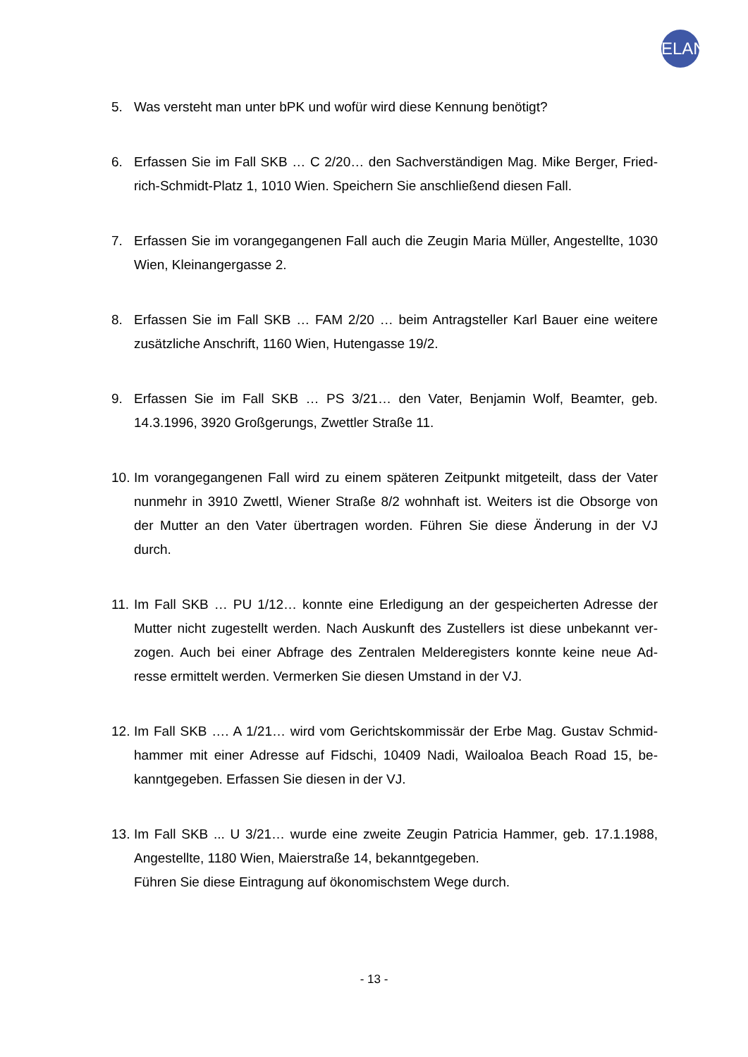ELAN
5. Was versteht man unter bPK und wofür wird diese Kennung benötigt?
6. Erfassen Sie im Fall SKB … C 2/20… den Sachverständigen Mag. Mike Berger, Fried-rich-Schmidt-Platz 1, 1010 Wien. Speichern Sie anschließend diesen Fall.
7. Erfassen Sie im vorangegangenen Fall auch die Zeugin Maria Müller, Angestellte, 1030 Wien, Kleinangergasse 2.
8. Erfassen Sie im Fall SKB … FAM 2/20 … beim Antragsteller Karl Bauer eine weitere zusätzliche Anschrift, 1160 Wien, Hutengasse 19/2.
9. Erfassen Sie im Fall SKB … PS 3/21… den Vater, Benjamin Wolf, Beamter, geb. 14.3.1996, 3920 Großgerungs, Zwettler Straße 11.
10.
Im vorangegangenen Fall wird zu einem späteren Zeitpunkt mitgeteilt, dass der Vater nunmehr in 3910 Zwettl, Wiener Straße 8/2 wohnhaft ist. Weiters ist die Obsorge von der Mutter an den Vater übertragen worden. Führen Sie diese Änderung in der VJ durch.
11.
Im Fall SKB … PU 1/12… konnte eine Erledigung an der gespeicherten Adresse der Mutter nicht zugestellt werden. Nach Auskunft des Zustellers ist diese unbekannt ver-zogen. Auch bei einer Abfrage des Zentralen Melderegisters konnte keine neue Ad-resse ermittelt werden. Vermerken Sie diesen Umstand in der VJ.
12.
Im Fall SKB …. A 1/21… wird vom Gerichtskommissär der Erbe Mag. Gustav Schmid-hammer mit einer Adresse auf Fidschi, 10409 Nadi, Wailoaloa Beach Road 15, be-kanntgegeben. Erfassen Sie diesen in der VJ.
13.
Im Fall SKB ... U 3/21… wurde eine zweite Zeugin Patricia Hammer, geb. 17.1.1988, Angestellte, 1180 Wien, Maierstraße 14, bekanntgegeben.
Führen Sie diese Eintragung auf ökonomischstem Wege durch.
- 13 -